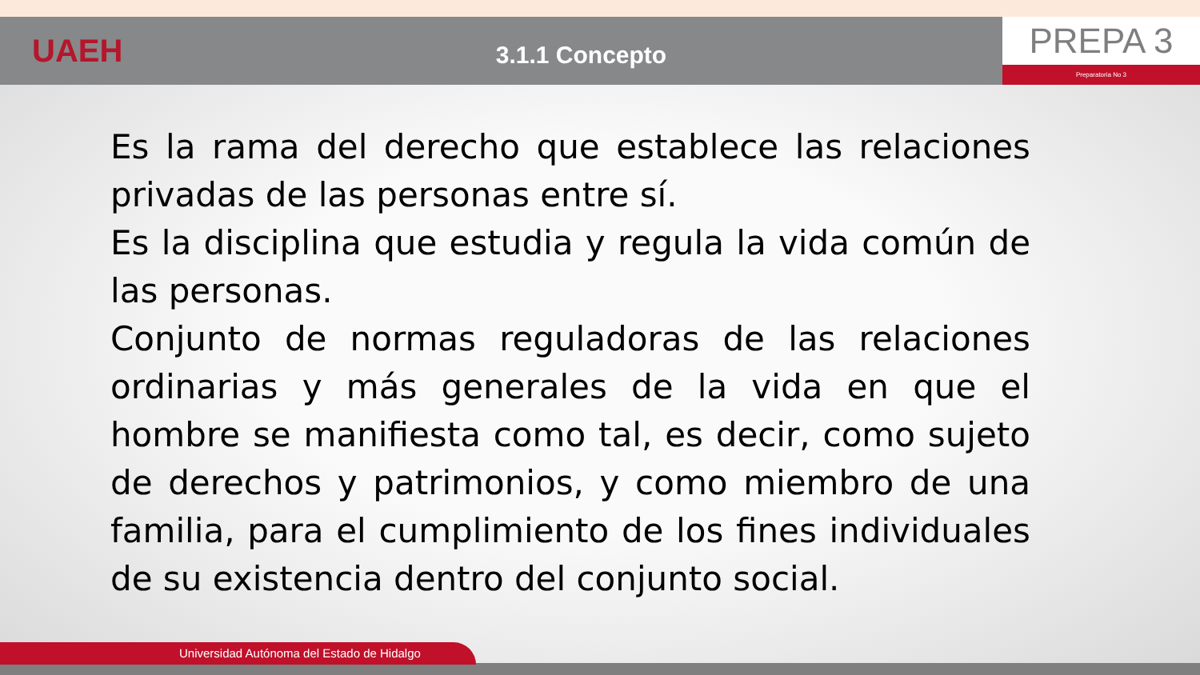UAEH
3.1.1 Concepto
PREPA 3
Preparatoria No 3
Es la rama del derecho que establece las relaciones privadas de las personas entre sí.
Es la disciplina que estudia y regula la vida común de las personas.
Conjunto de normas reguladoras de las relaciones ordinarias y más generales de la vida en que el hombre se manifiesta como tal, es decir, como sujeto de derechos y patrimonios, y como miembro de una familia, para el cumplimiento de los fines individuales de su existencia dentro del conjunto social.
Universidad Autónoma del Estado de Hidalgo